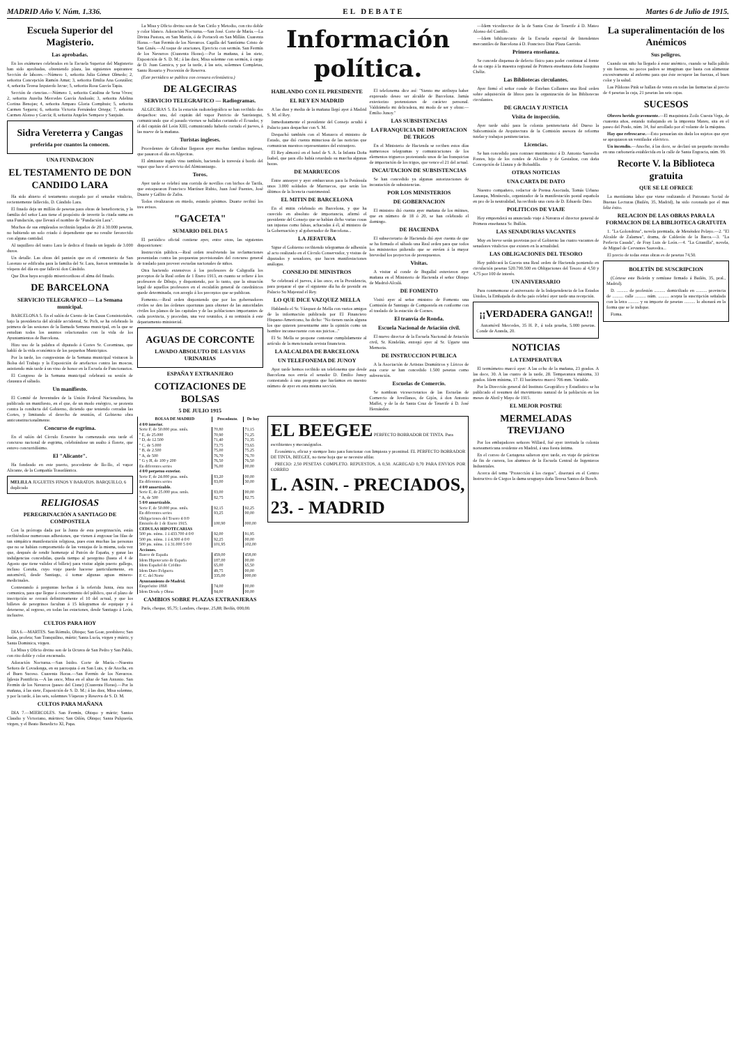MADRID Año V. Núm. 1.336. EL DEBATE Martes 6 de Julio de 1915.
Escuela Superior del Magisterio.
Las aprobadas.
En los exámenes celebrados en la Escuela Superior del Magisterio han sido aprobadas, obteniendo plaza, las siguientes aspirantes: Sección de labores.—Número 1, señorita Julia Gómez Olmedo; 2, señorita Concepción Ramón Amat; 3, señorita Emilia Ana González; 4, señorita Teresa Izquierdo Izcue; 5, señorita Rosa García Tapia.
Sección de ciencias.—Número 1, señorita Catalina de Sena Vives; 2, señorita Aurelia Mercedes García Andoaín; 3, señorita Adelina Cortina Benojas; 4, señorita Amparo Gloria Comphuis; 5, señorita Carmen Segarra; 6, señorita Victoria Fernández Ortega; 7, señorita Carmen Alonso y García; 8, señorita Angeles Sempere y Sanjuán.
Sidra Vereterra y Cangas
preferida por cuantos la conocen.
UNA FUNDACION
EL TESTAMENTO DE DON CANDIDO LARA
Ha sido abierto el testamento otorgado por el senador vitalicio, recientemente fallecido, D. Cándido Lara.
El finado deja un millón de pesetas para obras de beneficencia, y la familia del señor Lara tiene el propósito de invertir la citada suma en una Fundación, que llevará el nombre de "Fundación Lara".
Muchos de sus empleados recibirán legados de 20 á 30.000 pesetas, no habiendo un solo criado ó dependiente que no resulte favorecido con alguna cantidad.
Al taquillero del teatro Lara le dedica el finado un legado de 3.000 duros.
Un detalle. Las obras del panteón que en el cementerio de San Lorenzo se edificaba para la familia del Sr. Lara, fueron terminadas la víspera del día en que falleció don Cándido.
Que Dios haya acogido misericordioso el alma del finado.
DE BARCELONA
SERVICIO TELEGRAFICO — La Semana municipal.
BARCELONA 5. En el salón de Ciento de las Casas Consistoriales, bajo la presidencia del alcalde accidental, Sr. Pich, se ha celebrado la primera de las sesiones de la llamada Semana municipal, en la que se estudian todos los asuntos relacionados con la vida de los Ayuntamientos de Barcelona.
Hizo uso de la palabra el diputado á Cortes Sr. Corominas, que habló de la vida económica de los pequeños Municipios.
Por la tarde, los congresistas de la Semana municipal visitaron la Bolsa del Trabajo y la Exposición de artefactos contra las moscas, asistiendo más tarde á un vino de honor en la Escuela de Funcionarios.
El Congreso de la Semana municipal celebrará su sesión de clausura el sábado.
Un manifiesto.
El Comité de Juventudes de la Unión Federal Nacionalista, ha publicado un manifiesto, en el que, de un modo enérgico, se protesta contra la conducta del Gobierno, diciendo que teniendo cerradas las Cortes, y limitando el derecho de reunión, el Gobierno obra anticonstitucionalmente.
Concurso de esgrima.
En el salón del Círculo Ecuestre ha comenzado esta tarde el concurso nacional de esgrima, celebrándose un asalto á florete, que estuvo concurridísimo.
El "Alicante".
Ha fondeado en este puerto, procedente de Ilo-Ilo, el vapor Alicante, de la Compañía Trasatlántica.
MELILLA JUGUETES FINOS Y BARATOS. BARQUILLO, 6 duplicado
RELIGIOSAS
PEREGRINACIÓN A SANTIAGO DE COMPOSTELA
Con la prórroga dada por la Junta de esta peregrinación, están recibiéndose numerosas adhesiones, que vienen á engrosar las filas de tan simpática manifestación religiosa, pues eran muchas las personas que no se habían comprometido de las ventajas de la misma, toda vez que, después de rendir homenaje al Patrón de España, y ganar las indulgencias concedidas, queda tiempo al peregrino (basta el 4 de Agosto que tiene validez el billete) para visitar algún puerto gallego, incluso Coruña, cuyo viaje puede hacerse particularmente, en automóvil, desde Santiago, ó tomar algunas aguas minero-medicinales.
Contestando á preguntas hechas á la referida Junta, ésta nos comunica, para que llegue á conocimiento del público, que el plazo de inscripción se cerrará definitivamente el 10 del actual, y que los billetes de peregrinos facultan á 15 kilogramos de equipaje y á detenerse, al regreso, en todas las estaciones, desde Santiago á León, inclusive.
CULTOS PARA HOY
DIA 6.—MARTES. San Rómulo, Obispo; San Goar, presbítero; San Isaías, profeta; San Tranquilino, mártir; Santa Lucía, virgen y mártir, y Santa Dominica, virgen.
La Misa y Oficio divino son de la Octava de San Pedro y San Pablo, con rito doble y color encarnado.
Adoración Nocturna.—San Isidro. Corte de María.—Nuestra Señora de Covadonga, en su parroquia ó en San Luis, y de Atocha, en el Buen Suceso. Cuarenta Horas.—San Fermín de los Navarros. Iglesia Pontificia.—A las once, Misa en el altar de San Antonio. San Fermín de los Navarros (paseo del Cisne) (Cuarenta Horas).—Por la mañana, á las siete, Exposición de S. D. M.; á las diez, Misa solemne, y por la tarde, á las seis, solemnes Vísperas y Reserva de S. D. M.
CULTOS PARA MAÑANA
DIA 7.—MIERCOLES. San Fermín, Obispo y mártir; Santos Claudio y Victoriano, mártires; San Odón, Obispo; Santa Pulquería, virgen, y el Beato Benedicto XI, Papa.
La Misa y Oficio divino son de San Cirilo y Metodio, con rito doble y color blanco. Adoración Nocturna.—San José. Corte de María.—La Divina Pastora, en San Martín, ó de Portaceli en San Millán. Cuarenta Horas.—San Fermín de los Navarros. Capilla del Santísimo Cristo de San Ginés.—Al toque de oraciones, Ejercicio con sermón. San Fermín de los Navarros (Cuarenta Horas).—Por la mañana, á las siete, Exposición de S. D. M.; á las diez, Misa solemne con sermón, á cargo de D. Juan Garnica, y por la tarde, á las seis, solemnes Completas, Santo Rosario y Procesión de Reserva.
(Este periódico se publica con censura eclesiástica.)
DE ALGECIRAS
SERVICIO TELEGRAFICO — Radiogramas.
ALGECIRAS 5. En la estación radiotelegráfica se han recibido dos despachos: uno, del capitán del vapor Patricio de Satrústegui, comunicando que el pasado viernes se hallaba cortando el Ecuador, y el del capitán del León XIII, comunicando haberlo cortado el jueves, á las nueve de la mañana.
Turistas ingleses.
Procedentes de Gibraltar llegaron ayer muchas familias inglesas, que pasaron el día en Algeciras.
El almirante inglés vino también, haciendo la travesía á bordo del vapor que hace el servicio del Almirantazgo.
Toros.
Ayer tarde se celebró una corrida de novillos con bichos de Tarifa, que estoquearon Francisco Martínez Rubio, Juan José Fuentes, José Duarte y Gallito de Zafra.
Todos rivalizaron en miedo, estando pésimos. Duarte recibió los tres avisos.
"GACETA"
SUMARIO DEL DIA 5
El periódico oficial contiene ayer, entre otras, las siguientes disposiciones:
Instrucción pública.—Real orden resolviendo las reclamaciones presentadas contra las propuestas provisionales del concurso general de traslado para proveer escuelas nacionales de niños.
Otra haciendo extensivos á los profesores de Caligrafía los preceptos de la Real orden de 1 Enero 1913, en cuanto se refiere á los profesores de Dibujo, y disponiendo, por lo tanto, que la situación legal de aquellos profesores en el escalafón general de catedráticos quede determinada, con arreglo á los preceptos que se publican.
Fomento.—Real orden disponiendo que por los gobernadores civiles se den las órdenes oportunas para obtener de las autoridades civiles los planos de las capitales y de las poblaciones importantes de cada provincia, y procedan, una vez reunidos, á su remisión á este departamento ministerial.
AGUAS DE CORCONTE
LAVADO ABSOLUTO DE LAS VIAS URINARIAS
ESPAÑA Y EXTRANJERO
COTIZACIONES DE BOLSAS
5 DE JULIO 1915
| BOLSA DE MADRID | Precedente. | De hoy |
| --- | --- | --- |
| 4 0/0 interior. | | |
| Serie F, de 50.000 ptas. nmls. | 70,80 | 71,15 |
| " E, de 25.000 | 70,90 | 71,25 |
| " D, de 12.500 | 71,40 | 71,35 |
| " C, de 5.000 | 73,75 | 73,65 |
| " B, de 2.500 | 75,00 | 75,25 |
| " A, de 500 | 76,70 | 76,70 |
| " G y H, de 100 y 200 | 76,50 | 76,50 |
| En diferentes series | 76,00 | 00,00 |
| 4 0/0 perpetuo exterior. | | |
| Serie F, de 24.000 ptas. nmls. | 83,20 | 00,00 |
| En diferentes series | 83,00 | 30,00 |
| 4 0/0 amortizable. | | |
| Serie E, de 25.000 ptas. nmls. | 83,00 | 00,00 |
| " A, de 500 | 82,75 | 82,75 |
| 5 0/0 amortizable. | | |
| Serie F, de 50.000 ptas. nmls. | 92,15 | 92,25 |
| En diferentes series | 93,25 | 00,00 |
| Obligaciones del Tesoro 4 0/0 | | |
| Emisión de 1 de Enero 1915. | 100,90 | 000,00 |
| CEDULAS HIPOTECARIAS | | |
| 500 pts. núms. 1 á 433.700 4 0/0 | 92,00 | 91,95 |
| 500 pts. núms. 1 á 4.300 4 0/0 | 92,25 | 00,00 |
| 500 pts. núms. 1 á 31.000 5 0/0 | 101,95 | 102,00 |
| Acciones. | | |
| Banco de España | 459,00 | 458,00 |
| Idem Hipotecario de España | 187,00 | 00,00 |
| Idem Español de Crédito | 65,00 | 65,50 |
| Idem Duro Felguera | 49,75 | 00,00 |
| F. C. del Norte | 335,00 | 000,00 |
| Ayuntamiento de Madrid. | | |
| Empréstito 1868 | 74,00 | 00,00 |
| Idem Deuda y Obras | 84,00 | 00,00 |
CAMBIOS SOBRE PLAZAS EXTRANJERAS
París, cheque, 95,75; Londres, cheque, 25,88; Berlín, 000,00.
Información política.
HABLANDO CON EL PRESIDENTE
EL REY EN MADRID
A las diez y media de la mañana llegó ayer á Madrid S. M. el Rey.
Inmediatamente el presidente del Consejo acudió á Palacio para despachar con S. M.
Despachó también con el Monarca el ministro de Estado, que dió cuenta minuciosa de las noticias que comunican nuestros representantes del extranjero.
El Rey almorzó en el hotel de S. A. la Infanta Doña Isabel, que para ello había retardado su marcha algunas horas.
DE MARRUECOS
Entre anteayer y ayer embarcaron para la Península unos 3.000 soldados de Marruecos, que serán los últimos de la licencia cuatrimestral.
EL MITIN DE BARCELONA
En el mitin celebrado en Barcelona, y que ha carecido en absoluto de importancia, afirmó el presidente del Consejo que se habían dicho varias cosas tan injustas como falsas, achacadas á él, al ministro de la Gobernación y al gobernador de Barcelona...
LA JEFATURA
Sigue el Gobierno recibiendo telegramas de adhesión al acto realizado en el Círculo Conservador, y visitas de diputados y senadores, que hacen manifestaciones análogas.
CONSEJO DE MINISTROS
Se celebrará el jueves, á las once, en la Presidencia, para preparar el que el siguiente día ha de presidir en Palacio Su Majestad el Rey.
LO QUE DICE VAZQUEZ MELLA
Hablando el Sr. Vázquez de Mella con varios amigos de la información publicada por El Financiero Hispano-Americano, ha dicho: "No tienen razón alguna los que quieren presentarme ante la opinión como un hombre inconsecuente con sus juicios..."
El Sr. Mella se propone contestar cumplidamente al artículo de la mencionada revista financiera.
LA ALCALDIA DE BARCELONA
UN TELEFONEMA DE JUNOY
Ayer tarde hemos recibido un telefonema que desde Barcelona nos envía el senador D. Emilio Junoy contestando á una pregunta que hacíamos en nuestro número de ayer en esta misma sección.
El telefonema dice así: "Siento me atribuya haber expresado deseo ser alcalde de Barcelona. Jamás exteriorizo pretensiones de carácter personal. Valdrámelo mi delicadeza, mi modo de ser y obrar.—Emilio Junoy."
LAS SUBSISTENCIAS
LA FRANQUICIA DE IMPORTACION DE TRIGOS
En el Ministerio de Hacienda se reciben estos días numerosos telegramas y comunicaciones de los elementos trigueros protestando unos de las franquicias de importación de los trigos, que vence el 21 del actual.
INCAUTACION DE SUBSISTENCIAS
Se han concedido ya algunas autorizaciones de incautación de subsistencias.
POR LOS MINISTERIOS
DE GOBERNACION
El ministro dió cuenta ayer mañana de los mítines, que en número de 18 ó 20, se han celebrado el domingo.
DE HACIENDA
El subsecretario de Hacienda dió ayer cuenta de que se ha firmado el sábado una Real orden para que todos los ministerios pidiendo que se envíen á la mayor brevedad los proyectos de presupuestos.
Visitas.
A visitar al conde de Bugallal estuvieron ayer mañana en el Ministerio de Hacienda el señor Obispo de Madrid-Alcalá.
DE FOMENTO
Visitó ayer al señor ministro de Fomento una Comisión de Santiago de Compostela en conforme con el traslado de la estación de Cornes.
El tranvía de Ronda.
Escuela Nacional de Aviación civil.
El nuevo director de la Escuela Nacional de Aviación civil, Sr. Kindelán, entregó ayer al Sr. Ugarte una Memoria.
DE INSTRUCCION PUBLICA
A la Asociación de Artistas Dramáticos y Líricos de esta corte se han concedido 1.500 pesetas como subvención.
Escuelas de Comercio.
Se nombran vicesecretarios de las Escuelas de Comercio de Jovellanos, de Gijón, á don Antonio Maffei, y de la de Santa Cruz de Tenerife á D. José Hernández.
EL BEEGEE PERFECTO BORRADOR DE TINTA. Para escribientes y mecanógrafos.
Económico, eficaz y siempre listo para funcionar con limpieza y prontitud. EL PERFECTO BORRADOR DE TINTA, BEEGEE, no tiene hoja que se necesite afilar.
PRECIO: 2,50 PESETAS COMPLETO. REPUESTOS, A 0,50. AGREGAD 0,70 PARA ENVIOS POR CORREO
L. ASIN. - PRECIADOS, 23. - MADRID
—Idem vicedirector de la de Santa Cruz de Tenerife á D. Mateo Alonso del Castillo.
—Idem bibliotecario de la Escuela especial de Intendentes mercantiles de Barcelona á D. Francisco Díaz Plaza Garrido.
Primera enseñanza.
Se concede dispensa de defecto físico para poder continuar al frente de su cargo á la maestra regional de Primera enseñanza doña Joaquina Chéliz.
Las Bibliotecas circulantes.
Ayer firmó el señor conde de Esteban Collantes una Real orden sobre adquisición de libros para la organización de las Bibliotecas circulantes.
DE GRACIA Y JUSTICIA
Visita de inspección.
Ayer tarde salió para la colonia penitenciaria del Dueso la Subcomisión de Arquitectura de la Comisión asesora de reforma tutelar y trabajos penitenciarios.
Licencias.
Se han concedido para contraer matrimonio: á D. Antonio Saavedra Fontes, hijo de los condes de Alcudia y de Gestalzar, con doña Concepción de Llanza y de Bobadilla.
OTRAS NOTICIAS
UNA CARTA DE DATO
Nuestro compañero, redactor de Prensa Asociada, Tomás Urbano Lanaspa, Minúsculo, organizador de la manifestación postal española en pro de la neutralidad, ha recibido una carta de D. Eduardo Dato.
POLITICOS DE VIAJE
Hoy emprenderá su anunciado viaje á Navarra el director general de Primera enseñanza Sr. Bullón.
LAS SENADURIAS VACANTES
Muy en breve serán provistas por el Gobierno las cuatro vacantes de senadores vitalicios que existen en la actualidad.
LAS OBLIGACIONES DEL TESORO
Hoy publicará la Gaceta una Real orden de Hacienda poniendo en circulación pesetas 520.790.500 en Obligaciones del Tesoro al 4,50 y 4,75 por 100 de interés.
UN ANIVERSARIO
Para conmemorar el aniversario de la Independencia de los Estados Unidos, la Embajada de dicho país celebró ayer tarde una recepción.
¡¡VERDADERA GANGA!!
Automóvil Mercedes, 35 H. P., á toda prueba, 5.000 pesetas. Conde de Aranda, 20.
NOTICIAS
LA TEMPERATURA
El termómetro marcó ayer: A las ocho de la mañana, 23 grados. A las doce, 30. A las cuatro de la tarde, 28. Temperatura máxima, 33 grados. Idem mínima, 17. El barómetro marcó 706 mm. Variable.
Por la Dirección general del Instituto Geográfico y Estadístico se ha publicado el resumen del movimiento natural de la población en los meses de Abril y Mayo de 1915.
EL MEJOR POSTRE
MERMELADAS TREVIJANO
Por los embajadores señores Willard, fué ayer invitada la colonia norteamericana residente en Madrid, á una fiesta íntima.
En el correo de Cartagena salieron ayer tarde, en viaje de prácticas de fin de carrera, los alumnos de la Escuela Central de Ingenieros Industriales.
Acerca del tema "Protección á los ciegos", disertará en el Centro Instructivo de Ciegos la dama uruguaya doña Teresa Santos de Bosch.
La superalimentación de los Anémicos
Sus peligros.
Cuando un niño ha llegado á estar anémico, cuando se halla pálido y sin fuerzas, no pocos padres se imaginan que basta con alimentar excesivamente al enfermo para que éste recupere las fuerzas, el buen color y la salud.
Las Píldoras Pink se hallan de venta en todas las farmacias al precio de 4 pesetas la caja, 21 pesetas las seis cajas.
SUCESOS
Obrero herido gravemente.—El maquinista Zoilo Cuesta Vega, de cuarenta años, estando trabajando en la imprenta Mateu, sita en el paseo del Prado, núm. 34, fué arrollado por el volante de la máquina.
Hay que refrescarse.—Esto pensarían sin duda los sujetos que ayer se apropiaron un ventilador eléctrico.
Un incendio.—Anoche, á las doce, se declaró un pequeño incendio en una carbonería establecida en la calle de Santa Engracia, núm. 99.
Recorte V. la Biblioteca gratuita
QUE SE LE OFRECE
La meritísima labor que viene realizando el Patronato Social de Buenas Lecturas (Bailén, 35, Madrid), ha sido coronada por el mas feliz éxito.
RELACION DE LAS OBRAS PARA LA FORMACION DE LA BIBLIOTECA GRATUITA
1. "La Golondrina", novela premiada, de Menéndez Pelayo.—2. "El Alcalde de Zalamea", drama, de Calderón de la Barca.—3. "La Perfecta Casada", de Fray Luis de León.—4. "La Gitanilla", novela, de Miguel de Cervantes Saavedra...
El precio de todas estas obras es de pesetas 74,50.
BOLETÍN DE SUSCRIPCION
(Córtese este Boletín y remítase firmado á Bailén, 35, pral., Madrid).
D. .......... de profesión .......... domiciliado en .......... provincia de .......... calle .......... núm. .......... acepta la suscripción señalada con la letra .......... y su importe de pesetas .......... lo abonará en la forma que se le indique.
Firma.